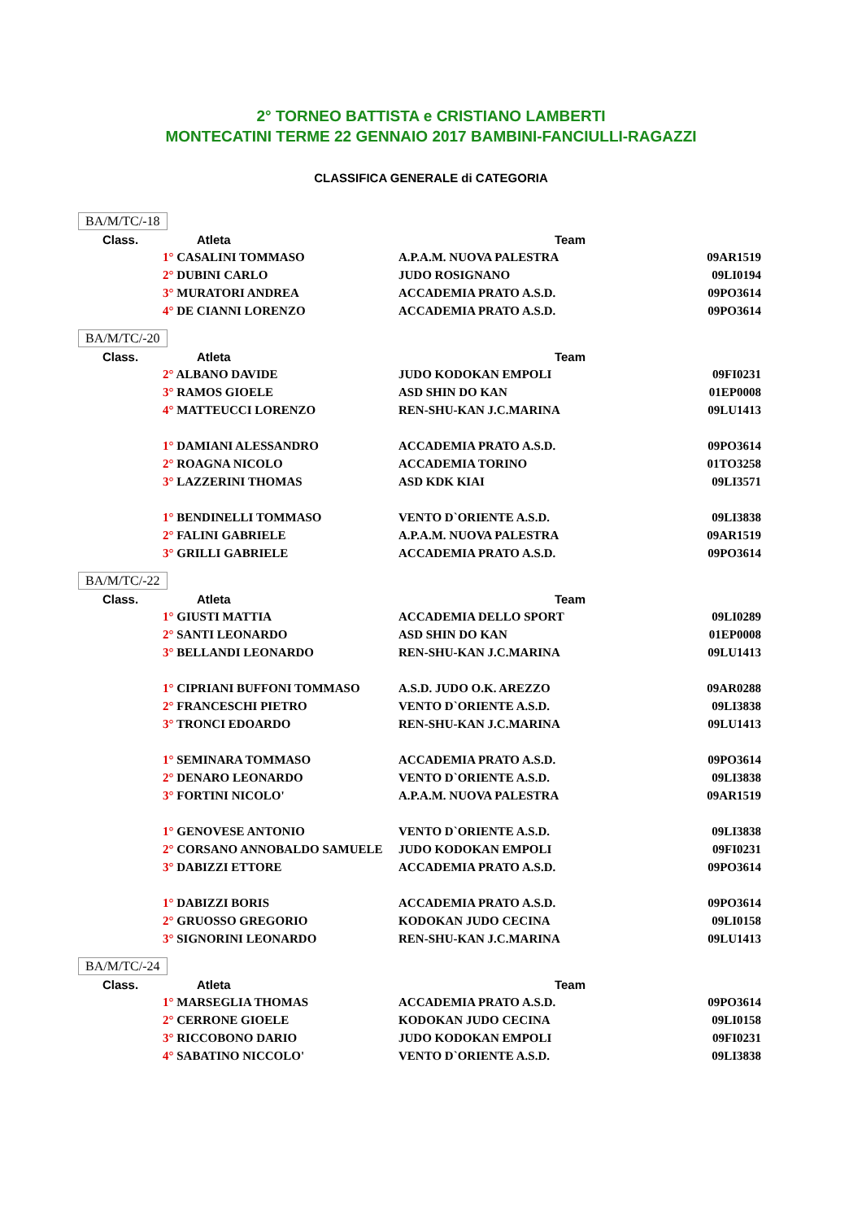2° TORNEO BATTISTA e CRISTIANO LAMBERTI
MONTECATINI TERME 22 GENNAIO 2017 BAMBINI-FANCIULLI-RAGAZZI
CLASSIFICA GENERALE di CATEGORIA
BA/M/TC/-18
| Class. | Atleta | Team | |
| --- | --- | --- | --- |
| | 1° CASALINI TOMMASO | A.P.A.M. NUOVA PALESTRA | 09AR1519 |
| | 2° DUBINI CARLO | JUDO ROSIGNANO | 09LI0194 |
| | 3° MURATORI ANDREA | ACCADEMIA PRATO A.S.D. | 09PO3614 |
| | 4° DE CIANNI LORENZO | ACCADEMIA PRATO A.S.D. | 09PO3614 |
BA/M/TC/-20
| Class. | Atleta | Team | |
| --- | --- | --- | --- |
| | 2° ALBANO DAVIDE | JUDO KODOKAN EMPOLI | 09FI0231 |
| | 3° RAMOS GIOELE | ASD SHIN DO KAN | 01EP0008 |
| | 4° MATTEUCCI LORENZO | REN-SHU-KAN J.C.MARINA | 09LU1413 |
| | 1° DAMIANI ALESSANDRO | ACCADEMIA PRATO A.S.D. | 09PO3614 |
| | 2° ROAGNA NICOLO | ACCADEMIA TORINO | 01TO3258 |
| | 3° LAZZERINI THOMAS | ASD KDK KIAI | 09LI3571 |
| | 1° BENDINELLI TOMMASO | VENTO D`ORIENTE A.S.D. | 09LI3838 |
| | 2° FALINI GABRIELE | A.P.A.M. NUOVA PALESTRA | 09AR1519 |
| | 3° GRILLI GABRIELE | ACCADEMIA PRATO A.S.D. | 09PO3614 |
BA/M/TC/-22
| Class. | Atleta | Team | |
| --- | --- | --- | --- |
| | 1° GIUSTI MATTIA | ACCADEMIA DELLO SPORT | 09LI0289 |
| | 2° SANTI LEONARDO | ASD SHIN DO KAN | 01EP0008 |
| | 3° BELLANDI LEONARDO | REN-SHU-KAN J.C.MARINA | 09LU1413 |
| | 1° CIPRIANI BUFFONI TOMMASO | A.S.D. JUDO O.K. AREZZO | 09AR0288 |
| | 2° FRANCESCHI PIETRO | VENTO D`ORIENTE A.S.D. | 09LI3838 |
| | 3° TRONCI EDOARDO | REN-SHU-KAN J.C.MARINA | 09LU1413 |
| | 1° SEMINARA TOMMASO | ACCADEMIA PRATO A.S.D. | 09PO3614 |
| | 2° DENARO LEONARDO | VENTO D`ORIENTE A.S.D. | 09LI3838 |
| | 3° FORTINI NICOLO' | A.P.A.M. NUOVA PALESTRA | 09AR1519 |
| | 1° GENOVESE ANTONIO | VENTO D`ORIENTE A.S.D. | 09LI3838 |
| | 2° CORSANO ANNOBALDO SAMUELE | JUDO KODOKAN EMPOLI | 09FI0231 |
| | 3° DABIZZI ETTORE | ACCADEMIA PRATO A.S.D. | 09PO3614 |
| | 1° DABIZZI BORIS | ACCADEMIA PRATO A.S.D. | 09PO3614 |
| | 2° GRUOSSO GREGORIO | KODOKAN JUDO CECINA | 09LI0158 |
| | 3° SIGNORINI LEONARDO | REN-SHU-KAN J.C.MARINA | 09LU1413 |
BA/M/TC/-24
| Class. | Atleta | Team | |
| --- | --- | --- | --- |
| | 1° MARSEGLIA THOMAS | ACCADEMIA PRATO A.S.D. | 09PO3614 |
| | 2° CERRONE GIOELE | KODOKAN JUDO CECINA | 09LI0158 |
| | 3° RICCOBONO DARIO | JUDO KODOKAN EMPOLI | 09FI0231 |
| | 4° SABATINO NICCOLO' | VENTO D`ORIENTE A.S.D. | 09LI3838 |